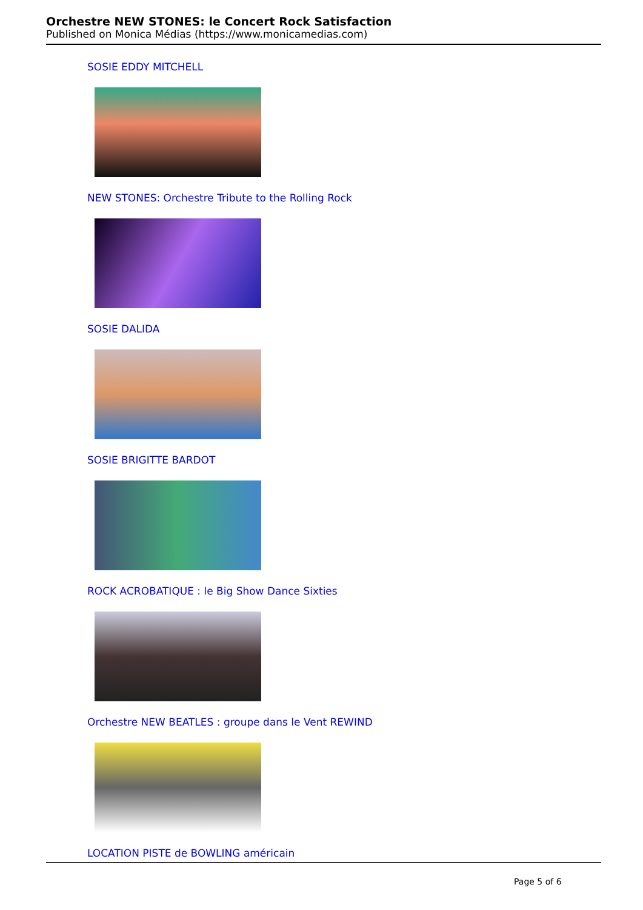Orchestre NEW STONES: le Concert Rock Satisfaction
Published on Monica Médias (https://www.monicamedias.com)
SOSIE EDDY MITCHELL
NEW STONES: Orchestre Tribute to the Rolling Rock
SOSIE DALIDA
SOSIE BRIGITTE BARDOT
ROCK ACROBATIQUE : le Big Show Dance Sixties
Orchestre NEW BEATLES : groupe dans le Vent REWIND
LOCATION PISTE de BOWLING américain
Page 5 of 6